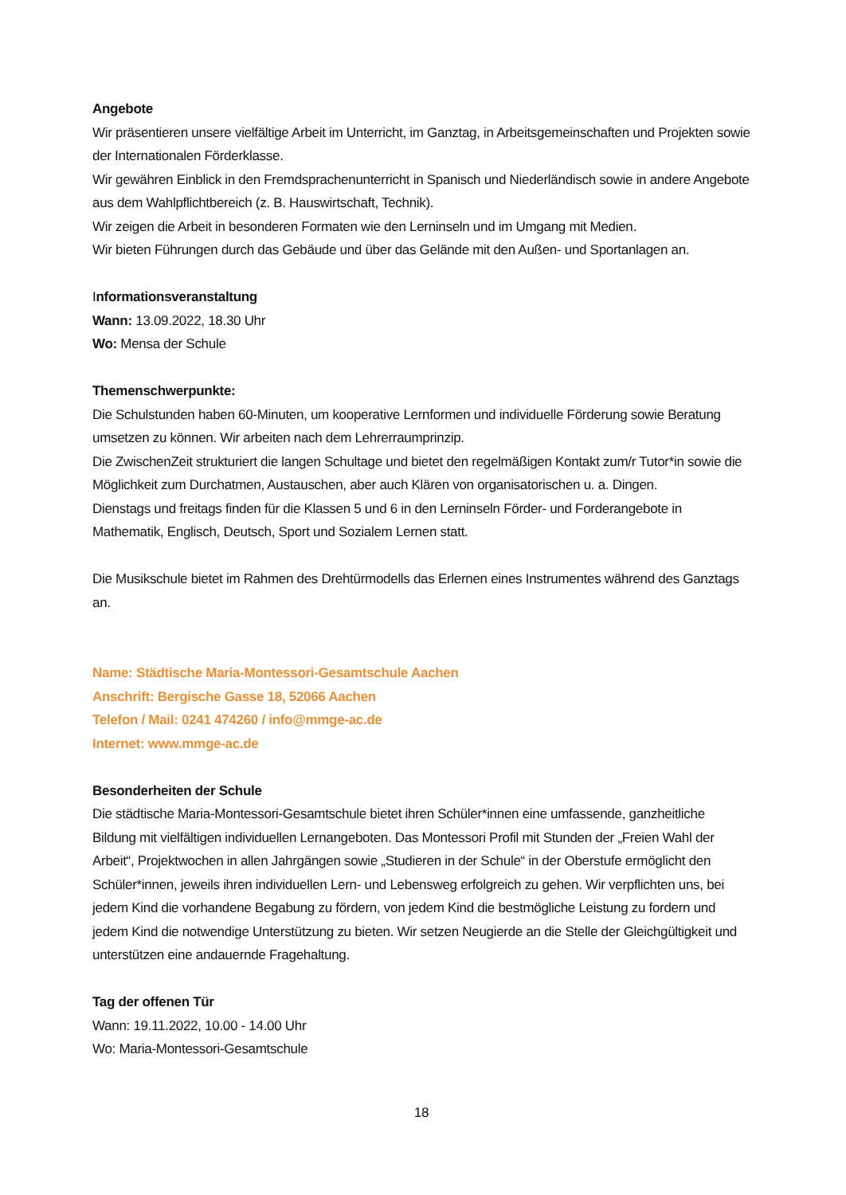Angebote
Wir präsentieren unsere vielfältige Arbeit im Unterricht, im Ganztag, in Arbeitsgemeinschaften und Projekten sowie der Internationalen Förderklasse.
Wir gewähren Einblick in den Fremdsprachenunterricht in Spanisch und Niederländisch sowie in andere Angebote aus dem Wahlpflichtbereich (z. B. Hauswirtschaft, Technik).
Wir zeigen die Arbeit in besonderen Formaten wie den Lerninseln und im Umgang mit Medien.
Wir bieten Führungen durch das Gebäude und über das Gelände mit den Außen- und Sportanlagen an.
Informationsveranstaltung
Wann: 13.09.2022, 18.30 Uhr
Wo: Mensa der Schule
Themenschwerpunkte:
Die Schulstunden haben 60-Minuten, um kooperative Lernformen und individuelle Förderung sowie Beratung umsetzen zu können. Wir arbeiten nach dem Lehrerraumprinzip.
Die ZwischenZeit strukturiert die langen Schultage und bietet den regelmäßigen Kontakt zum/r Tutor*in sowie die Möglichkeit zum Durchatmen, Austauschen, aber auch Klären von organisatorischen u. a. Dingen.
Dienstags und freitags finden für die Klassen 5 und 6 in den Lerninseln Förder- und Forderangebote in Mathematik, Englisch, Deutsch, Sport und Sozialem Lernen statt.
Die Musikschule bietet im Rahmen des Drehtürmodells das Erlernen eines Instrumentes während des Ganztags an.
Name: Städtische Maria-Montessori-Gesamtschule Aachen
Anschrift: Bergische Gasse 18, 52066 Aachen
Telefon / Mail: 0241 474260 / info@mmge-ac.de
Internet: www.mmge-ac.de
Besonderheiten der Schule
Die städtische Maria-Montessori-Gesamtschule bietet ihren Schüler*innen eine umfassende, ganzheitliche Bildung mit vielfältigen individuellen Lernangeboten. Das Montessori Profil mit Stunden der „Freien Wahl der Arbeit“, Projektwochen in allen Jahrgängen sowie „Studieren in der Schule“ in der Oberstufe ermöglicht den Schüler*innen, jeweils ihren individuellen Lern- und Lebensweg erfolgreich zu gehen. Wir verpflichten uns, bei jedem Kind die vorhandene Begabung zu fördern, von jedem Kind die bestmögliche Leistung zu fordern und jedem Kind die notwendige Unterstützung zu bieten. Wir setzen Neugierde an die Stelle der Gleichgültigkeit und unterstützen eine andauernde Fragehaltung.
Tag der offenen Tür
Wann: 19.11.2022, 10.00 - 14.00 Uhr
Wo: Maria-Montessori-Gesamtschule
18